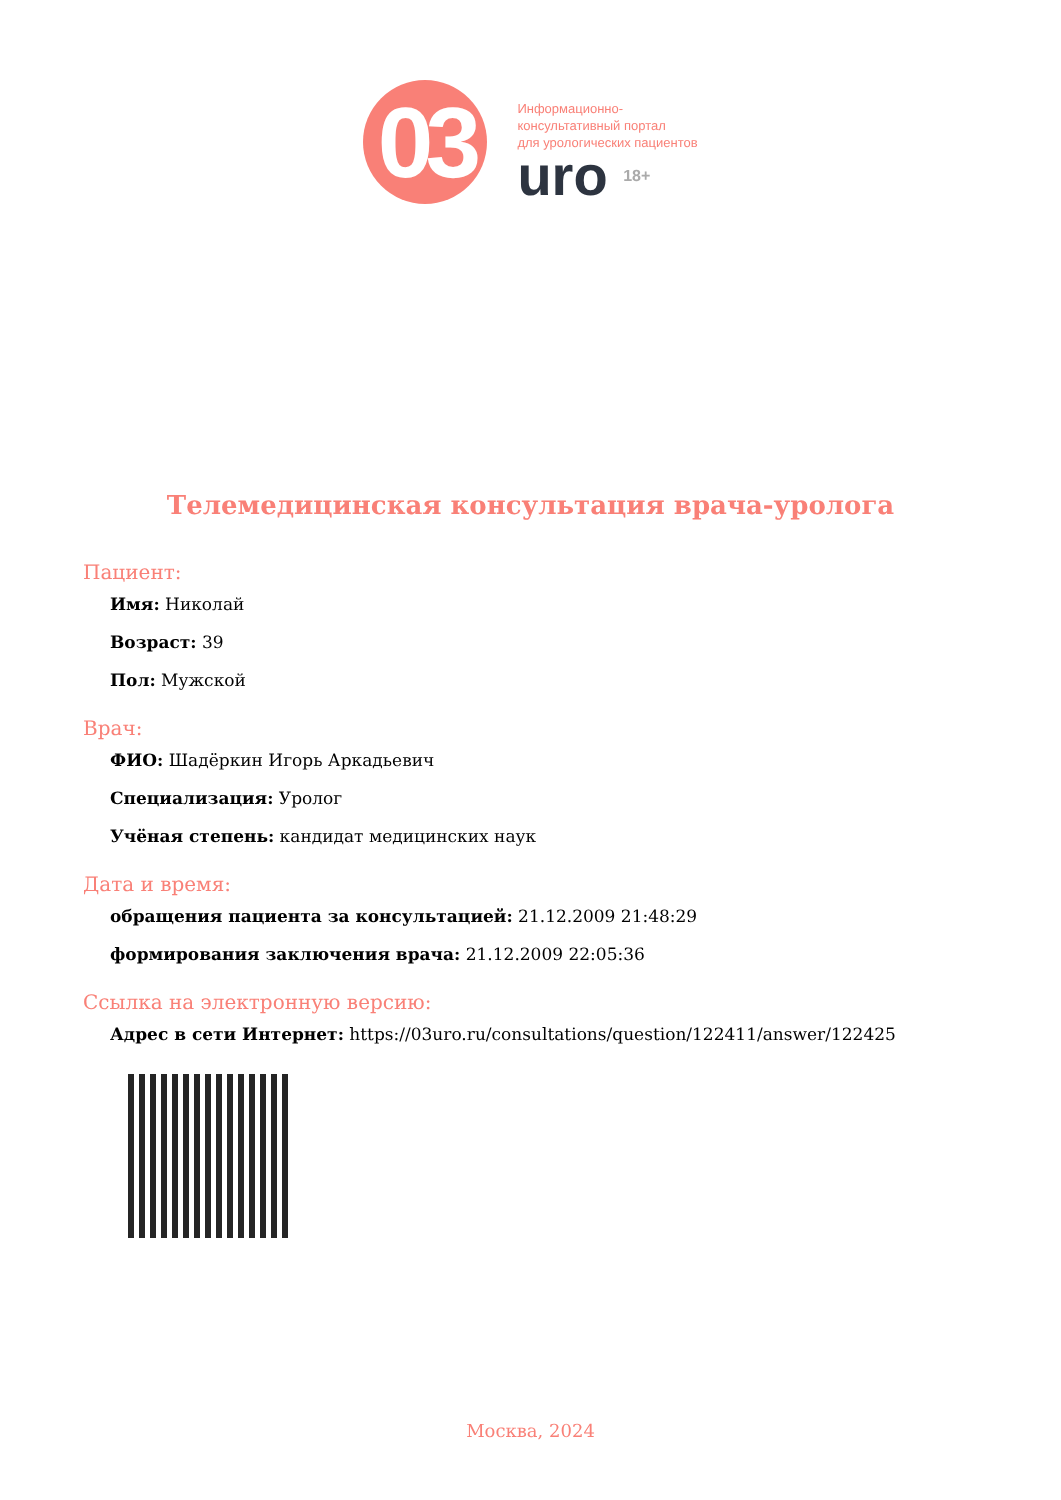03
Информационно-
консультативный портал
для урологических пациентов
uro 18+
Телемедицинская консультация врача-уролога
Пациент:
Имя: Николай
Возраст: 39
Пол: Мужской
Врач:
ФИО: Шадёркин Игорь Аркадьевич
Специализация: Уролог
Учёная степень: кандидат медицинских наук
Дата и время:
обращения пациента за консультацией: 21.12.2009 21:48:29
формирования заключения врача: 21.12.2009 22:05:36
Ссылка на электронную версию:
Адрес в сети Интернет: https://03uro.ru/consultations/question/122411/answer/122425
Москва, 2024